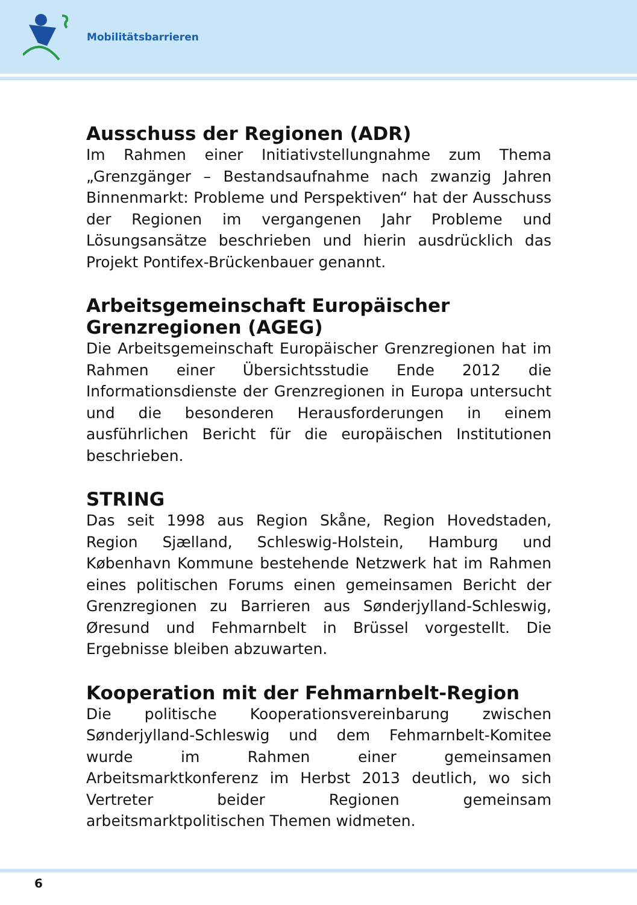Mobilitätsbarrieren
Ausschuss der Regionen (ADR)
Im Rahmen einer Initiativstellungnahme zum Thema „Grenzgänger – Bestandsaufnahme nach zwanzig Jahren Binnenmarkt: Probleme und Perspektiven“ hat der Ausschuss der Regionen im vergangenen Jahr Probleme und Lösungsansätze beschrieben und hierin ausdrücklich das Projekt Pontifex-Brückenbauer genannt.
Arbeitsgemeinschaft Europäischer Grenzregionen (AGEG)
Die Arbeitsgemeinschaft Europäischer Grenzregionen hat im Rahmen einer Übersichtsstudie Ende 2012 die Informationsdienste der Grenzregionen in Europa untersucht und die besonderen Herausforderungen in einem ausführlichen Bericht für die europäischen Institutionen beschrieben.
STRING
Das seit 1998 aus Region Skåne, Region Hovedstaden, Region Sjælland, Schleswig-Holstein, Hamburg und København Kommune bestehende Netzwerk hat im Rahmen eines politischen Forums einen gemeinsamen Bericht der Grenzregionen zu Barrieren aus Sønderjylland-Schleswig, Øresund und Fehmarnbelt in Brüssel vorgestellt. Die Ergebnisse bleiben abzuwarten.
Kooperation mit der Fehmarnbelt-Region
Die politische Kooperationsvereinbarung zwischen Sønderjylland-Schleswig und dem Fehmarnbelt-Komitee wurde im Rahmen einer gemeinsamen Arbeitsmarktkonferenz im Herbst 2013 deutlich, wo sich Vertreter beider Regionen gemeinsam arbeitsmarktpolitischen Themen widmeten.
6